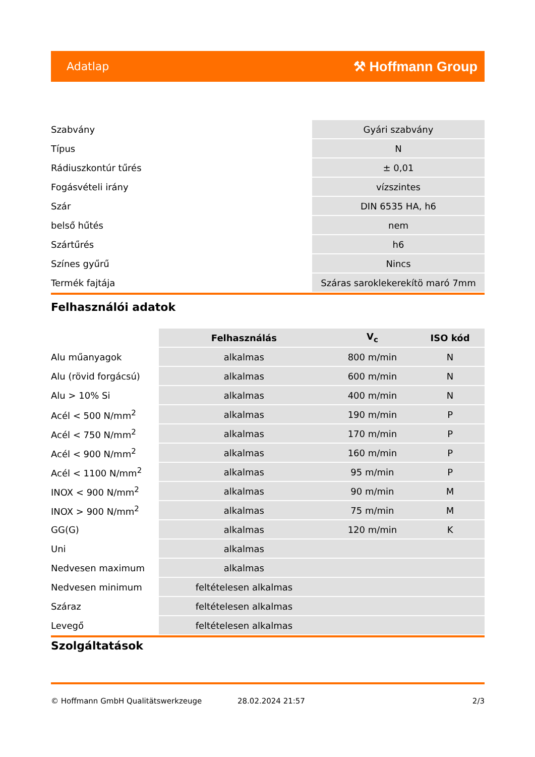Adatlap ⚒ Hoffmann Group
| Szabvány | Gyári szabvány |
| Típus | N |
| Rádiuszkontúr tűrés | ± 0,01 |
| Fogásvételi irány | vízszintes |
| Szár | DIN 6535 HA, h6 |
| belső hűtés | nem |
| Szártűrés | h6 |
| Színes gyűrű | Nincs |
| Termék fajtája | Száras saroklekerekítö maró 7mm |
Felhasználói adatok
| | Felhasználás | V<sub>c</sub> | ISO kód |
| Alu műanyagok | alkalmas | 800 m/min | N |
| Alu (rövid forgácsú) | alkalmas | 600 m/min | N |
| Alu > 10% Si | alkalmas | 400 m/min | N |
| Acél < 500 N/mm<sup>2</sup> | alkalmas | 190 m/min | P |
| Acél < 750 N/mm<sup>2</sup> | alkalmas | 170 m/min | P |
| Acél < 900 N/mm<sup>2</sup> | alkalmas | 160 m/min | P |
| Acél < 1100 N/mm<sup>2</sup> | alkalmas | 95 m/min | P |
| INOX < 900 N/mm<sup>2</sup> | alkalmas | 90 m/min | M |
| INOX > 900 N/mm<sup>2</sup> | alkalmas | 75 m/min | M |
| GG(G) | alkalmas | 120 m/min | K |
| Uni | alkalmas | | |
| Nedvesen maximum | alkalmas | | |
| Nedvesen minimum | feltételesen alkalmas | | |
| Száraz | feltételesen alkalmas | | |
| Levegő | feltételesen alkalmas | | |
Szolgáltatások
© Hoffmann GmbH Qualitätswerkzeuge 28.02.2024 21:57 2/3